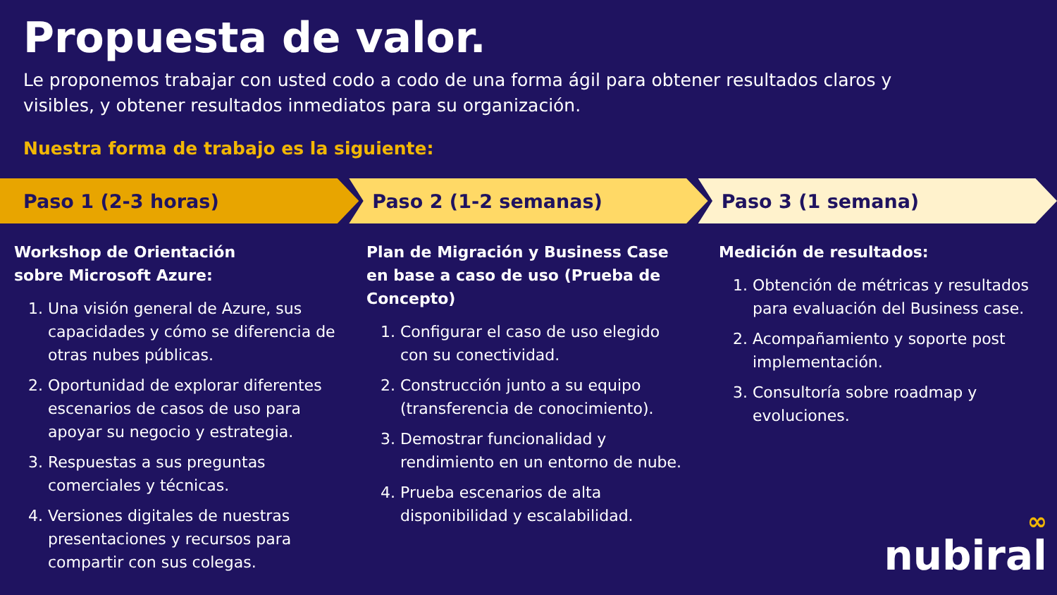Propuesta de valor.
Le proponemos trabajar con usted codo a codo de una forma ágil para obtener resultados claros y visibles, y obtener resultados inmediatos para su organización.
Nuestra forma de trabajo es la siguiente:
Paso 1 (2-3 horas) Paso 2 (1-2 semanas) Paso 3 (1 semana)
Workshop de Orientación
sobre Microsoft Azure:
1. Una visión general de Azure, sus capacidades y cómo se diferencia de otras nubes públicas.
2. Oportunidad de explorar diferentes escenarios de casos de uso para apoyar su negocio y estrategia.
3. Respuestas a sus preguntas comerciales y técnicas.
4. Versiones digitales de nuestras presentaciones y recursos para compartir con sus colegas.
Plan de Migración y Business Case en base a caso de uso (Prueba de Concepto)
1. Configurar el caso de uso elegido con su conectividad.
2. Construcción junto a su equipo (transferencia de conocimiento).
3. Demostrar funcionalidad y rendimiento en un entorno de nube.
4. Prueba escenarios de alta disponibilidad y escalabilidad.
Medición de resultados:
1. Obtención de métricas y resultados para evaluación del Business case.
2. Acompañamiento y soporte post implementación.
3. Consultoría sobre roadmap y evoluciones.
∞
nubiral